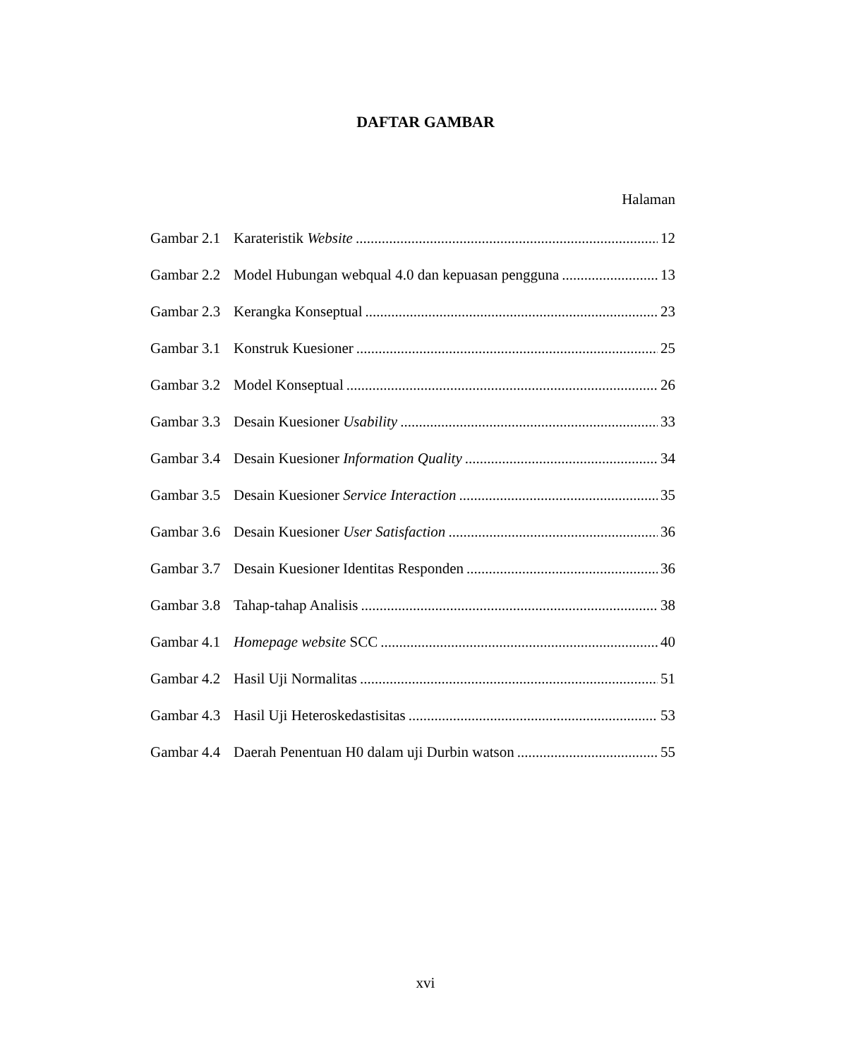DAFTAR GAMBAR
Halaman
Gambar 2.1 Karateristik Website 12
Gambar 2.2 Model Hubungan webqual 4.0 dan kepuasan pengguna 13
Gambar 2.3 Kerangka Konseptual 23
Gambar 3.1 Konstruk Kuesioner 25
Gambar 3.2 Model Konseptual 26
Gambar 3.3 Desain Kuesioner Usability 33
Gambar 3.4 Desain Kuesioner Information Quality 34
Gambar 3.5 Desain Kuesioner Service Interaction 35
Gambar 3.6 Desain Kuesioner User Satisfaction 36
Gambar 3.7 Desain Kuesioner Identitas Responden 36
Gambar 3.8 Tahap-tahap Analisis 38
Gambar 4.1 Homepage website SCC 40
Gambar 4.2 Hasil Uji Normalitas 51
Gambar 4.3 Hasil Uji Heteroskedastisitas 53
Gambar 4.4 Daerah Penentuan H0 dalam uji Durbin watson 55
xvi